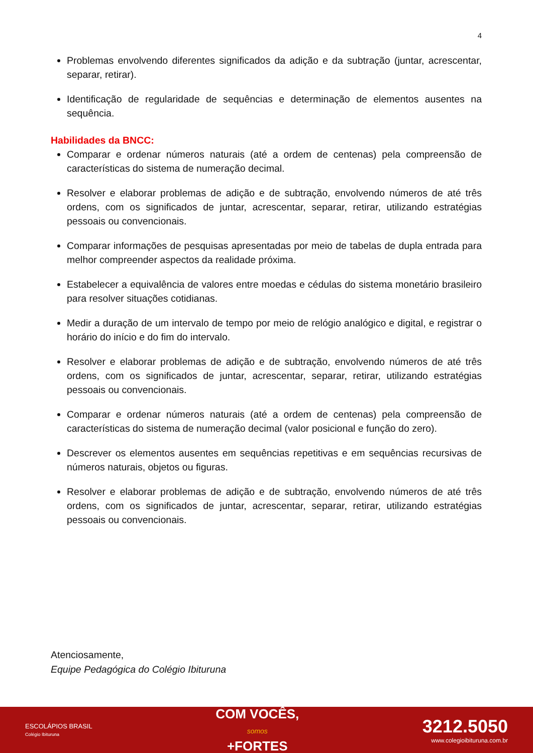4
Problemas envolvendo diferentes significados da adição e da subtração (juntar, acrescentar, separar, retirar).
Identificação de regularidade de sequências e determinação de elementos ausentes na sequência.
Habilidades da BNCC:
Comparar e ordenar números naturais (até a ordem de centenas) pela compreensão de características do sistema de numeração decimal.
Resolver e elaborar problemas de adição e de subtração, envolvendo números de até três ordens, com os significados de juntar, acrescentar, separar, retirar, utilizando estratégias pessoais ou convencionais.
Comparar informações de pesquisas apresentadas por meio de tabelas de dupla entrada para melhor compreender aspectos da realidade próxima.
Estabelecer a equivalência de valores entre moedas e cédulas do sistema monetário brasileiro para resolver situações cotidianas.
Medir a duração de um intervalo de tempo por meio de relógio analógico e digital, e registrar o horário do início e do fim do intervalo.
Resolver e elaborar problemas de adição e de subtração, envolvendo números de até três ordens, com os significados de juntar, acrescentar, separar, retirar, utilizando estratégias pessoais ou convencionais.
Comparar e ordenar números naturais (até a ordem de centenas) pela compreensão de características do sistema de numeração decimal (valor posicional e função do zero).
Descrever os elementos ausentes em sequências repetitivas e em sequências recursivas de números naturais, objetos ou figuras.
Resolver e elaborar problemas de adição e de subtração, envolvendo números de até três ordens, com os significados de juntar, acrescentar, separar, retirar, utilizando estratégias pessoais ou convencionais.
Atenciosamente,
Equipe Pedagógica do Colégio Ibituruna
ESCOLÁPIOS BRASIL
Colégio Ibituruna
COM VOCÊS,
somos
+FORTES
3212.5050
www.colegioibituruna.com.br